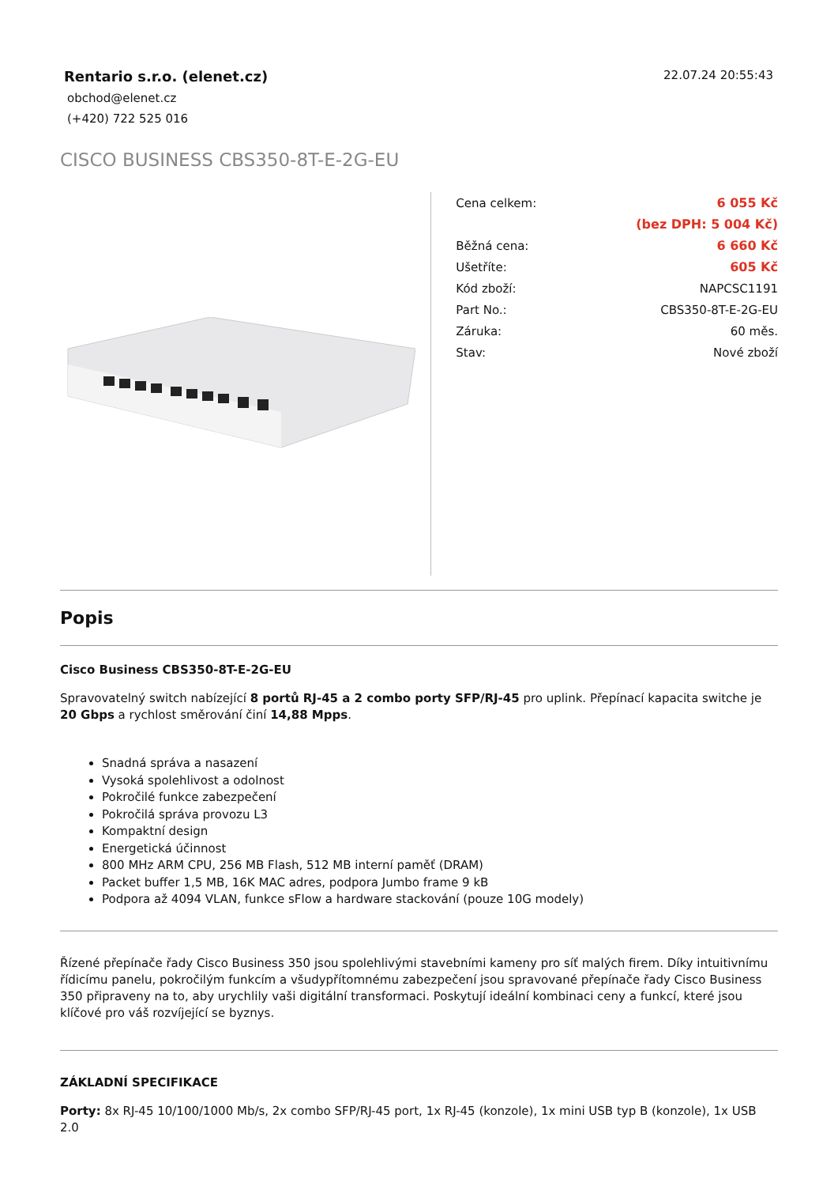Rentario s.r.o. (elenet.cz)
obchod@elenet.cz
(+420) 722 525 016
22.07.24 20:55:43
CISCO BUSINESS CBS350-8T-E-2G-EU
| Cena celkem: | 6 055 Kč |
| | (bez DPH: 5 004 Kč) |
| Běžná cena: | 6 660 Kč |
| Ušetříte: | 605 Kč |
| Kód zboží: | NAPCSC1191 |
| Part No.: | CBS350-8T-E-2G-EU |
| Záruka: | 60 měs. |
| Stav: | Nové zboží |
Popis
Cisco Business CBS350-8T-E-2G-EU
Spravovatelný switch nabízející 8 portů RJ-45 a 2 combo porty SFP/RJ-45 pro uplink. Přepínací kapacita switche je 20 Gbps a rychlost směrování činí 14,88 Mpps.
Snadná správa a nasazení
Vysoká spolehlivost a odolnost
Pokročilé funkce zabezpečení
Pokročilá správa provozu L3
Kompaktní design
Energetická účinnost
800 MHz ARM CPU, 256 MB Flash, 512 MB interní paměť (DRAM)
Packet buffer 1,5 MB, 16K MAC adres, podpora Jumbo frame 9 kB
Podpora až 4094 VLAN, funkce sFlow a hardware stackování (pouze 10G modely)
Řízené přepínače řady Cisco Business 350 jsou spolehlivými stavebními kameny pro síť malých firem. Díky intuitivnímu řídicímu panelu, pokročilým funkcím a všudypřítomnému zabezpečení jsou spravované přepínače řady Cisco Business 350 připraveny na to, aby urychlily vaši digitální transformaci. Poskytují ideální kombinaci ceny a funkcí, které jsou klíčové pro váš rozvíjející se byznys.
ZÁKLADNÍ SPECIFIKACE
Porty: 8x RJ-45 10/100/1000 Mb/s, 2x combo SFP/RJ-45 port, 1x RJ-45 (konzole), 1x mini USB typ B (konzole), 1x USB 2.0